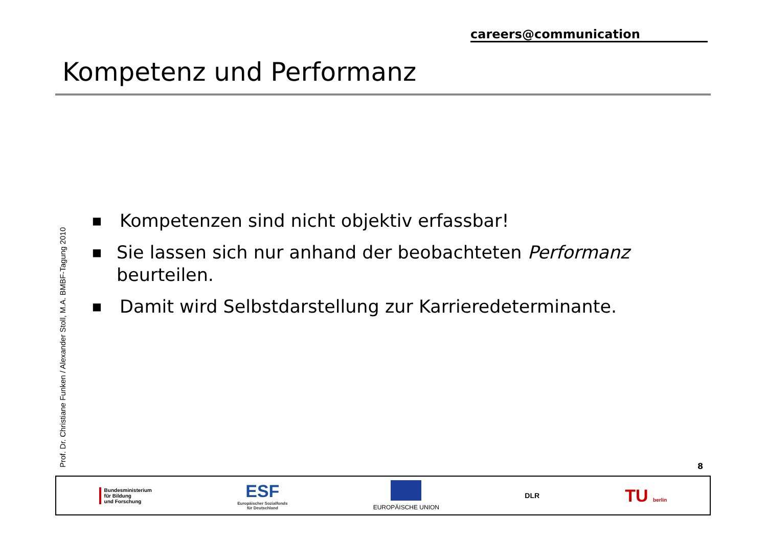careers@communication
Kompetenz und Performanz
Prof. Dr. Christiane Funken / Alexander Stoll, M.A. BMBF-Tagung 2010
■ Kompetenzen sind nicht objektiv erfassbar!
■ Sie lassen sich nur anhand der beobachteten Performanz beurteilen.
■ Damit wird Selbstdarstellung zur Karrieredeterminante.
8
Bundesministerium
für Bildung
und Forschung
ESF
Europäischer Sozialfonds
für Deutschland
EUROPÄISCHE UNION
DLR
TU berlin